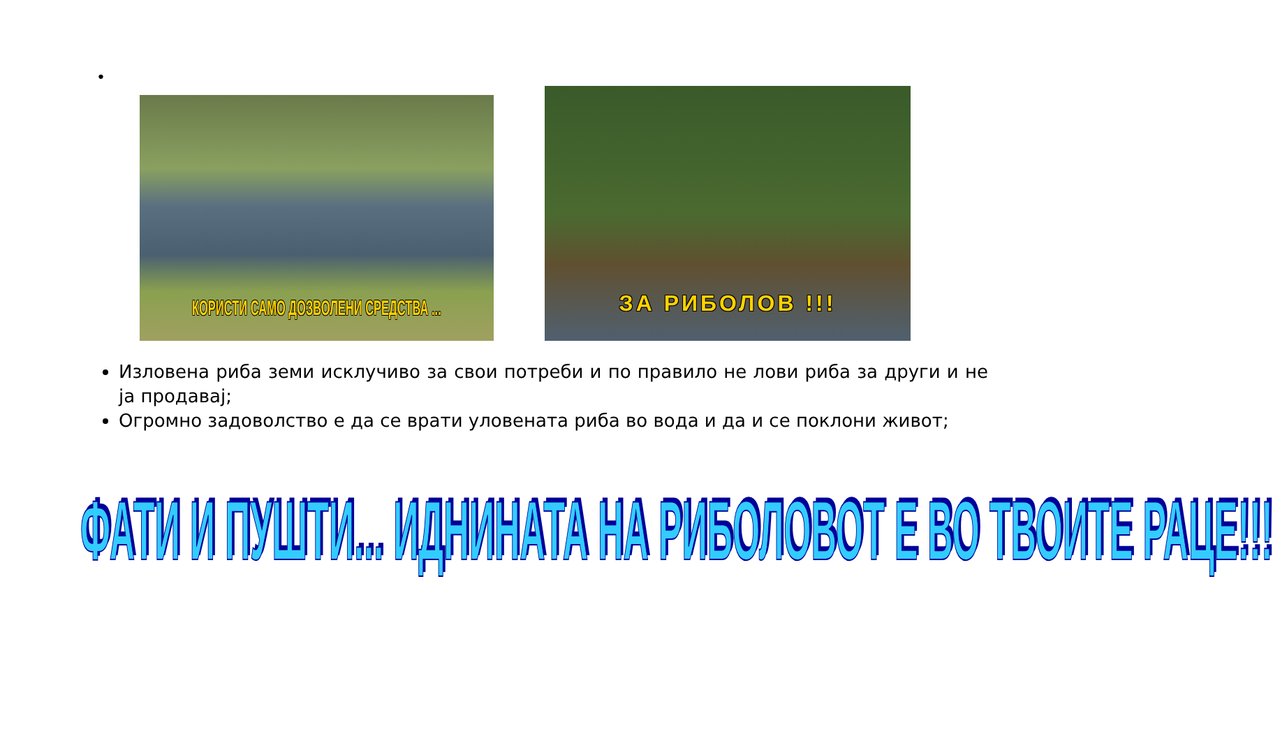•
КОРИСТИ САМО ДОЗВОЛЕНИ СРЕДСТВА ...
ЗА РИБОЛОВ !!!
Изловена риба земи исклучиво за свои потреби и по правило не лови риба за други и не ја продавај;
Огромно задоволство е да се врати уловената риба во вода и да и се поклони живот;
ФАТИ И ПУШТИ... ИДНИНАТА НА РИБОЛОВОТ Е ВО ТВОИТЕ РАЦЕ!!!